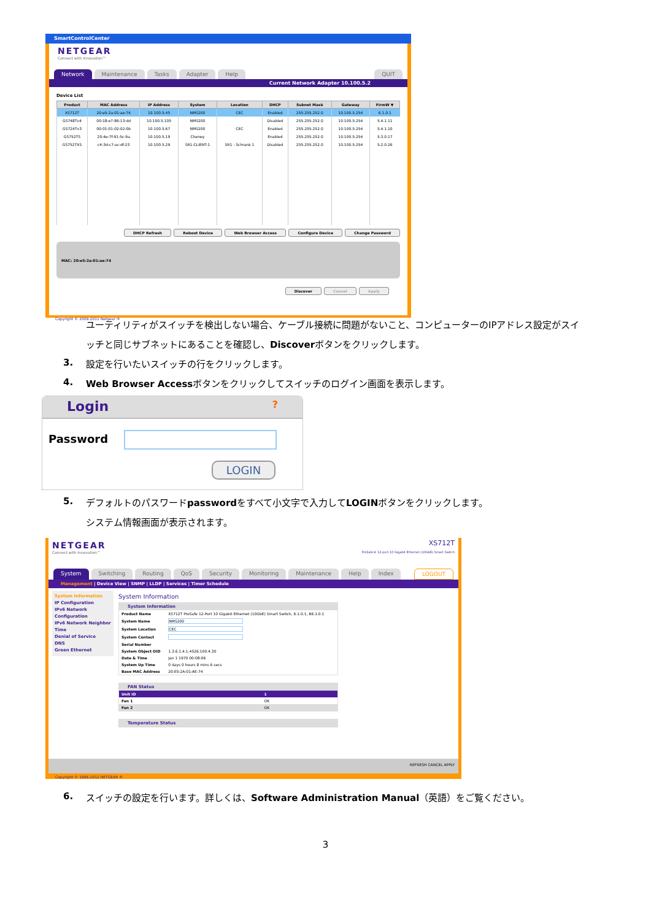SmartControlCenter
NETGEAR
Connect with Innovation™
Network Maintenance Tasks Adapter Help QUIT
Current Network Adapter 10.100.5.2
Device List
| Product | MAC Address | IP Address | System | Location | DHCP | Subnet Mask | Gateway | FirmW ▼ |
| --- | --- | --- | --- | --- | --- | --- | --- | --- |
| XS712T | 20:e5:2a:01:ae:74 | 10.100.5.45 | NMS200 | CEC | Enabled | 255.255.252.0 | 10.100.5.254 | 6.1.0.1 |
| GS748Tv4 | 00:18:e7:86:13:dd | 10.100.5.105 | NMS200 | | Disabled | 255.255.252.0 | 10.100.5.254 | 5.4.1.11 |
| GS724Tv3 | 00:01:01:02:02:0b | 10.100.5.67 | NMS200 | CEC | Enabled | 255.255.252.0 | 10.100.5.254 | 5.4.1.10 |
| GS752TS | 20:4e:7f:91:5c:9a | 10.100.5.19 | Cheney | | Enabled | 255.255.252.0 | 10.100.5.254 | 5.3.0.17 |
| GS752TXS | c4:3d:c7:ac:df:23 | 10.100.5.29 | SR1-CLIENT-1 | SR1 - Schrank 1 | Disabled | 255.255.252.0 | 10.100.5.254 | 5.2.0.26 |
DHCP Refresh Reboot Device Web Browser Access Configure Device Change Password
MAC: 20:e5:2a:01:ae:74
Discover Cancel Apply
Copyright © 2009-2011 Netgear ®
ユーティリティがスイッチを検出しない場合、ケーブル接続に問題がないこと、コンピューターのIPアドレス設定がスイ
ッチと同じサブネットにあることを確認し、Discoverボタンをクリックします。
3.
設定を行いたいスイッチの行をクリックします。
4.
Web Browser Accessボタンをクリックしてスイッチのログイン画面を表示します。
Login ?
Password
LOGIN
5.
デフォルトのパスワードpasswordをすべて小文字で入力してLOGINボタンをクリックします。
システム情報画面が表示されます。
NETGEAR
Connect with Innovation™
XS712T
ProSafe® 12-port 10 Gigabit Ethernet (10GbE) Smart Switch
System Switching Routing QoS Security Monitoring Maintenance Help Index LOGOUT
Management | Device View | SNMP | LLDP | Services | Timer Schedule
System Information
IP Configuration
IPv6 Network Configuration
IPv6 Network Neighbor
Time
Denial of Service
DNS
Green Ethernet
System Information
System Information
| Product Name | XS712T ProSafe 12-Port 10 Gigabit Ethernet (10GbE) Smart Switch, 6.1.0.1, B6.1.0.1 |
| System Name | NMS200 |
| System Location | CEC |
| System Contact | |
| Serial Number | |
| System Object OID | 1.3.6.1.4.1.4526.100.4.30 |
| Date & Time | Jan 1 1970 00:08:06 |
| System Up Time | 0 days 0 hours 8 mins 6 secs |
| Base MAC Address | 20:E5:2A:01:AE:74 |
FAN Status
| Unit ID | 1 |
| Fan 1 | OK |
| Fan 2 | OK |
Temperature Status
REFRESH CANCEL APPLY
Copyright © 1996-2012 NETGEAR ®
6.
スイッチの設定を行います。詳しくは、Software Administration Manual（英語）をご覧ください。
3